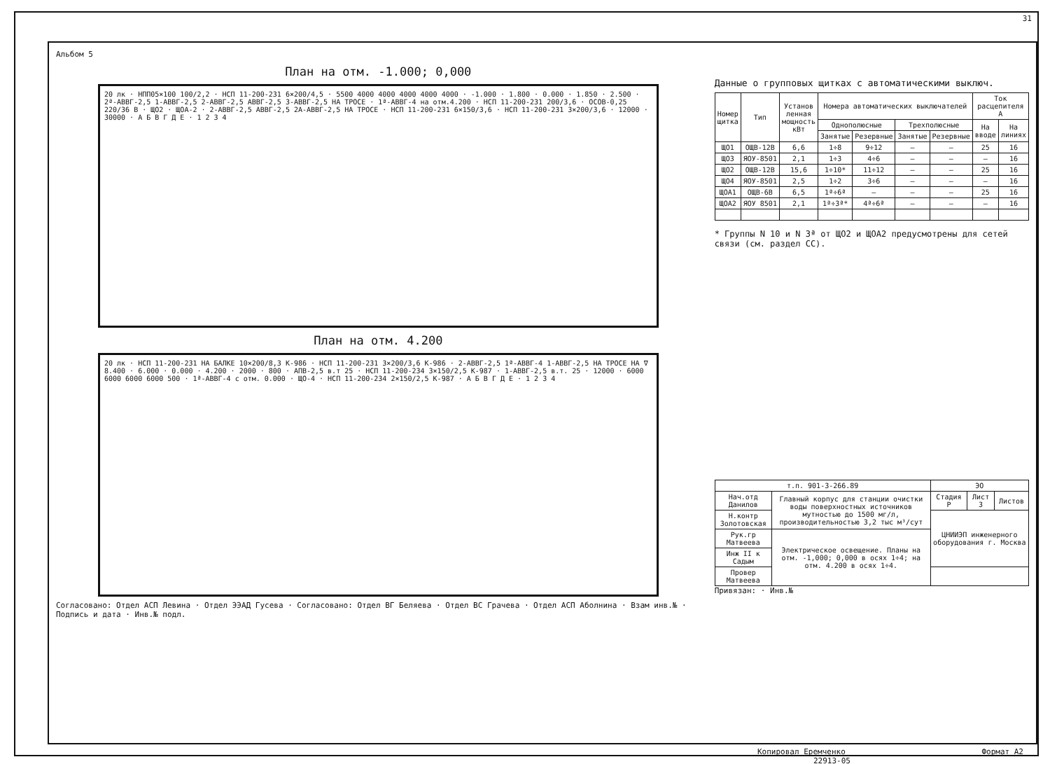31
Альбом 5
План на отм. -1.000; 0,000
20 лк · НПП05×100 100/2,2 · НСП 11-200-231 6×200/4,5 · 5500 4000 4000 4000 4000 4000 · -1.000 · 1.800 · 0.000 · 1.850 · 2.500 · 2ª-АВВГ-2,5 1-АВВГ-2,5 2-АВВГ-2,5 АВВГ-2,5 3-АВВГ-2,5 НА ТРОСЕ · 1ª-АВВГ-4 на отм.4.200 · НСП 11-200-231 200/3,6 · ОСОВ-0,25 220/36 В · ЩО2 · ЩОА-2 · 2-АВВГ-2,5 АВВГ-2,5 2А-АВВГ-2,5 НА ТРОСЕ · НСП 11-200-231 6×150/3,6 · НСП 11-200-231 3×200/3,6 · 12000 · 30000 · А Б В Г Д Е · 1 2 3 4
План на отм. 4.200
20 лк · НСП 11-200-231 НА БАЛКЕ 10×200/8,3 К-986 · НСП 11-200-231 3×200/3,6 К-986 · 2-АВВГ-2,5 1ª-АВВГ-4 1-АВВГ-2,5 НА ТРОСЕ НА ∇ 8.400 · 6.000 · 0.000 · 4.200 · 2000 · 800 · АПВ-2,5 в.т 25 · НСП 11-200-234 3×150/2,5 К-987 · 1-АВВГ-2,5 в.т. 25 · 12000 · 6000 6000 6000 6000 500 · 1ª-АВВГ-4 с отм. 0.000 · ЩО-4 · НСП 11-200-234 2×150/2,5 К-987 · А Б В Г Д Е · 1 2 3 4
Согласовано: Отдел АСП Левина · Отдел ЭЭАД Гусева · Согласовано: Отдел ВГ Беляева · Отдел ВС Грачева · Отдел АСП Аболнина · Взам инв.№ · Подпись и дата · Инв.№ подл.
Данные о групповых щитках с автоматическими выключ.
| Номер щитка | Тип | Установ ленная мощность кВт | Номера автоматических выключателей | | | | Ток расцепителя А | |
| --- | --- | --- | --- | --- | --- | --- | --- | --- |
| | | | Однополюсные | | Трехполюсные | | На вводе | На линиях |
| | | | Занятые | Резервные | Занятые | Резервные | | |
| ЩО1 | ОЩВ-12В | 6,6 | 1÷8 | 9÷12 | – | – | 25 | 16 |
| ЩО3 | ЯОУ-8501 | 2,1 | 1÷3 | 4÷6 | – | – | – | 16 |
| ЩО2 | ОЩВ-12В | 15,6 | 1÷10* | 11÷12 | – | – | 25 | 16 |
| ЩО4 | ЯОУ-8501 | 2,5 | 1÷2 | 3÷6 | – | – | – | 16 |
| ЩОА1 | ОЩВ-6В | 6,5 | 1ª÷6ª | – | – | – | 25 | 16 |
| ЩОА2 | ЯОУ 8501 | 2,1 | 1ª÷3ª* | 4ª÷6ª | – | – | – | 16 |
* Группы N 10 и N 3ª от ЩО2 и ЩОА2 предусмотрены для сетей связи (см. раздел СС).
| т.п. 901-3-266.89 | | ЭО | | |
| Нач.отд Данилов | Главный корпус для станции очистки воды поверхностных источников мутностью до 1500 мг/л, производительностью 3,2 тыс м³/сут | Стадия Р | Лист 3 | Листов |
| Н.контр Золотовская | | ЦНИИЭП инженерного оборудования г. Москва | | |
| Рук.гр Матвеева | Электрическое освещение. Планы на отм. -1,000; 0,000 в осях 1÷4; на отм. 4.200 в осях 1÷4. | | | |
| Инж II к Садым | | | | |
| Провер Матвеева | | | | |
Привязан: · Инв.№
Копировал Еремченко Формат А2
22913-05